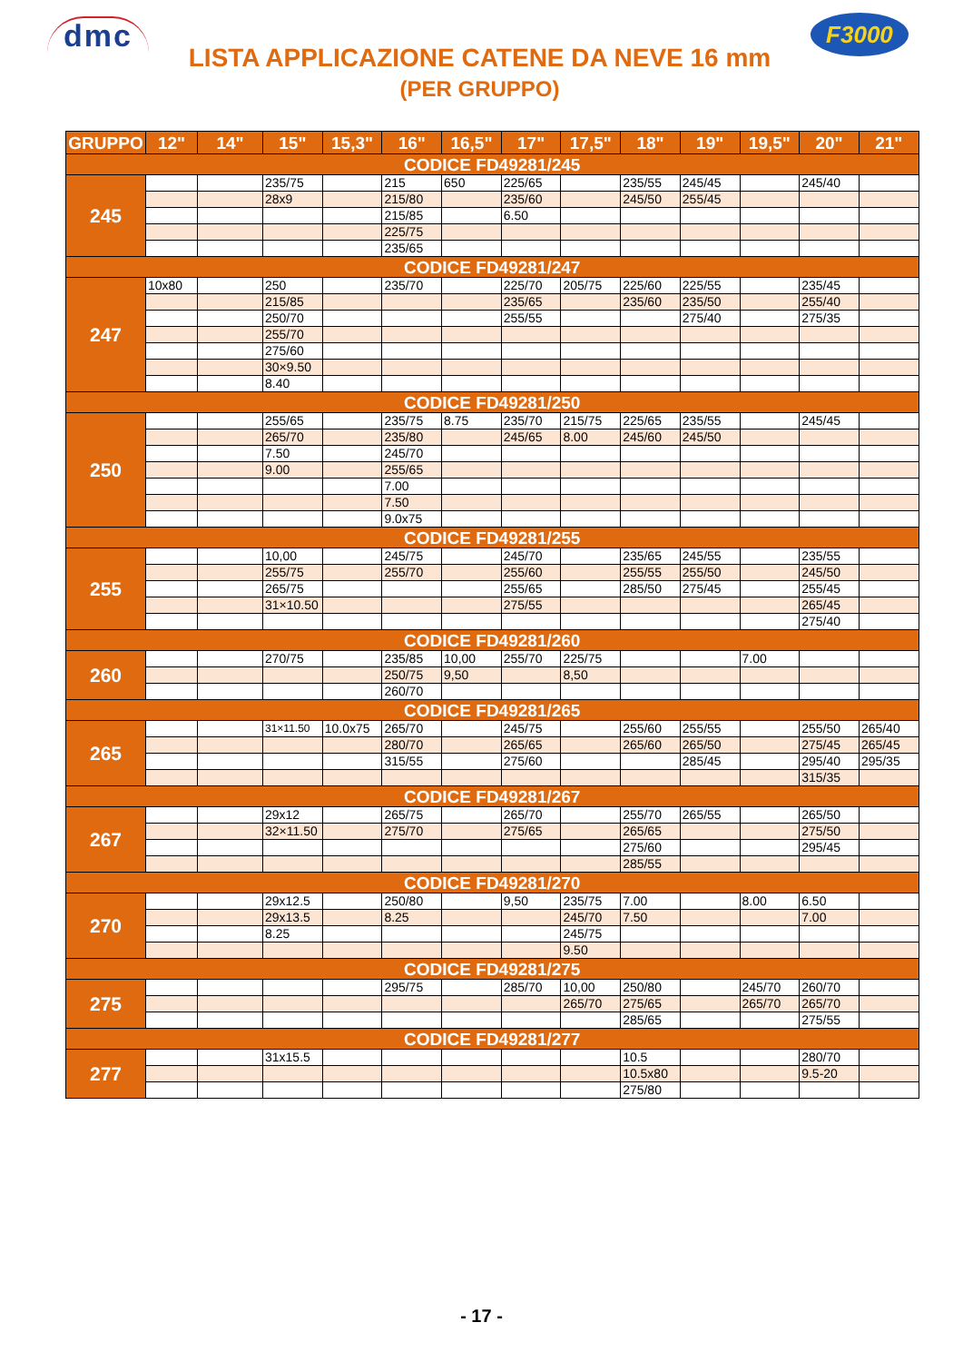dmc
LISTA APPLICAZIONE CATENE DA NEVE 16 mm
(PER GRUPPO)
F3000
| GRUPPO | 12" | 14" | 15" | 15,3" | 16" | 16,5" | 17" | 17,5" | 18" | 19" | 19,5" | 20" | 21" |
| --- | --- | --- | --- | --- | --- | --- | --- | --- | --- | --- | --- | --- | --- |
| CODICE FD49281/245 | | | | | | | | | | | | | |
| 245 | | | 235/75 | | 215 | 650 | 225/65 | | 235/55 | 245/45 | | 245/40 | |
| | | | 28x9 | | 215/80 | | 235/60 | | 245/50 | 255/45 | | | |
| | | | | | 215/85 | | 6.50 | | | | | | |
| | | | | | 225/75 | | | | | | | | |
| | | | | | 235/65 | | | | | | | | |
| CODICE FD49281/247 | | | | | | | | | | | | | |
| 247 | 10x80 | | 250 | | 235/70 | | 225/70 | 205/75 | 225/60 | 225/55 | | 235/45 | |
| | | | 215/85 | | | | 235/65 | | 235/60 | 235/50 | | 255/40 | |
| | | | 250/70 | | | | 255/55 | | | 275/40 | | 275/35 | |
| | | | 255/70 | | | | | | | | | | |
| | | | 275/60 | | | | | | | | | | |
| | | | 30×9.50 | | | | | | | | | | |
| | | | 8.40 | | | | | | | | | | |
| CODICE FD49281/250 | | | | | | | | | | | | | |
| 250 | | | 255/65 | | 235/75 | 8.75 | 235/70 | 215/75 | 225/65 | 235/55 | | 245/45 | |
| | | | 265/70 | | 235/80 | | 245/65 | 8.00 | 245/60 | 245/50 | | | |
| | | | 7.50 | | 245/70 | | | | | | | | |
| | | | 9.00 | | 255/65 | | | | | | | | |
| | | | | | 7.00 | | | | | | | | |
| | | | | | 7.50 | | | | | | | | |
| | | | | | 9.0x75 | | | | | | | | |
| CODICE FD49281/255 | | | | | | | | | | | | | |
| 255 | | | 10,00 | | 245/75 | | 245/70 | | 235/65 | 245/55 | | 235/55 | |
| | | | 255/75 | | 255/70 | | 255/60 | | 255/55 | 255/50 | | 245/50 | |
| | | | 265/75 | | | | 255/65 | | 285/50 | 275/45 | | 255/45 | |
| | | | 31×10.50 | | | | 275/55 | | | | | 265/45 | |
| | | | | | | | | | | | | 275/40 | |
| CODICE FD49281/260 | | | | | | | | | | | | | |
| 260 | | | 270/75 | | 235/85 | 10,00 | 255/70 | 225/75 | | | 7.00 | | |
| | | | | | 250/75 | 9,50 | | 8,50 | | | | | |
| | | | | | 260/70 | | | | | | | | |
| CODICE FD49281/265 | | | | | | | | | | | | | |
| 265 | | | 31×11.50 | 10.0x75 | 265/70 | | 245/75 | | 255/60 | 255/55 | | 255/50 | 265/40 |
| | | | | | 280/70 | | 265/65 | | 265/60 | 265/50 | | 275/45 | 265/45 |
| | | | | | 315/55 | | 275/60 | | | 285/45 | | 295/40 | 295/35 |
| | | | | | | | | | | | | 315/35 | |
| CODICE FD49281/267 | | | | | | | | | | | | | |
| 267 | | | 29x12 | | 265/75 | | 265/70 | | 255/70 | 265/55 | | 265/50 | |
| | | | 32×11.50 | | 275/70 | | 275/65 | | 265/65 | | | 275/50 | |
| | | | | | | | | | 275/60 | | | 295/45 | |
| | | | | | | | | | 285/55 | | | | |
| CODICE FD49281/270 | | | | | | | | | | | | | |
| 270 | | | 29x12.5 | | 250/80 | | 9,50 | 235/75 | 7.00 | | 8.00 | 6.50 | |
| | | | 29x13.5 | | 8.25 | | | 245/70 | 7.50 | | | 7.00 | |
| | | | 8.25 | | | | | 245/75 | | | | | |
| | | | | | | | | 9.50 | | | | | |
| CODICE FD49281/275 | | | | | | | | | | | | | |
| 275 | | | | | 295/75 | | 285/70 | 10,00 | 250/80 | | 245/70 | 260/70 | |
| | | | | | | | | 265/70 | 275/65 | | 265/70 | 265/70 | |
| | | | | | | | | | 285/65 | | | 275/55 | |
| CODICE FD49281/277 | | | | | | | | | | | | | |
| 277 | | | 31x15.5 | | | | | | 10.5 | | | 280/70 | |
| | | | | | | | | | 10.5x80 | | | 9.5-20 | |
| | | | | | | | | | 275/80 | | | | |
- 17 -